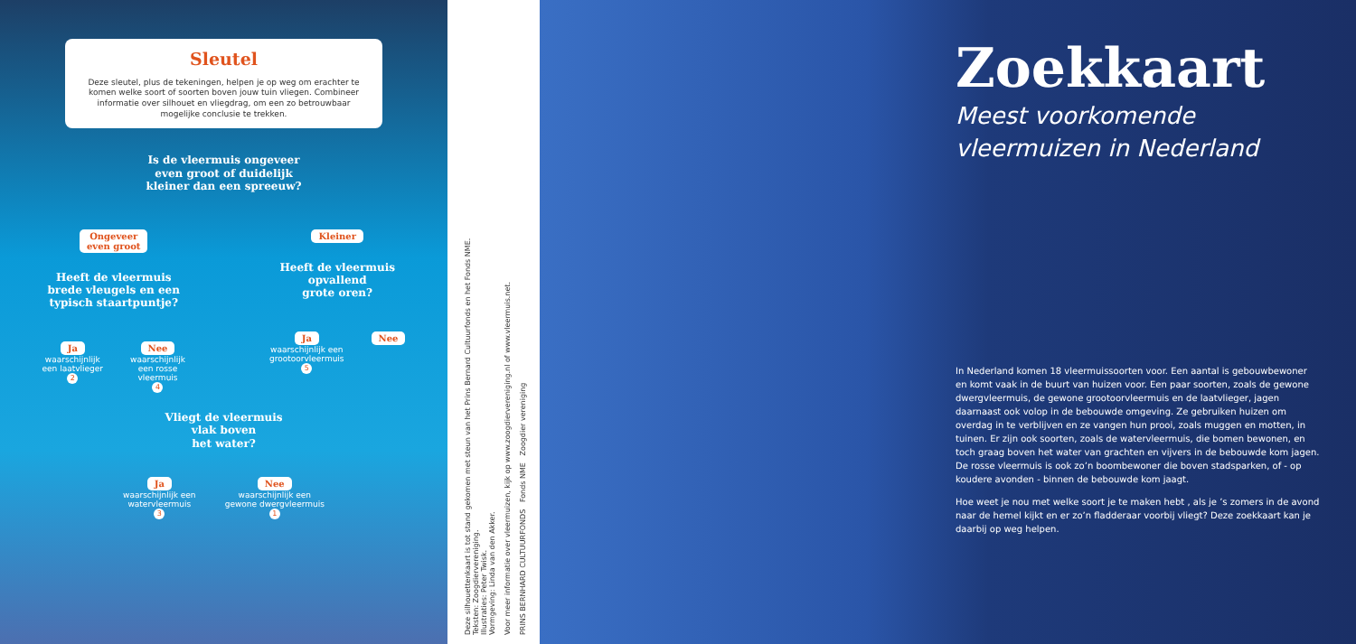Sleutel
Deze sleutel, plus de tekeningen, helpen je op weg om erachter te komen welke soort of soorten boven jouw tuin vliegen. Combineer informatie over silhouet en vliegdrag, om een zo betrouwbaar mogelijke conclusie te trekken.
Is de vleermuis ongeveer
even groot of duidelijk
kleiner dan een spreeuw?
Ongeveer
even groot
Heeft de vleermuis
brede vleugels en een
typisch staartpuntje?
Ja
waarschijnlijk
een laatvlieger
2
Nee
waarschijnlijk
een rosse
vleermuis
4
Kleiner
Heeft de vleermuis
opvallend
grote oren?
Ja
waarschijnlijk een
grootoorvleermuis
5
Nee
Vliegt de vleermuis
vlak boven
het water?
Ja
waarschijnlijk een
watervleermuis
3
Nee
waarschijnlijk een
gewone dwergvleermuis
1
Deze silhouettenkaart is tot stand gekomen met steun van het Prins Bernard Cultuurfonds en het Fonds NME.
Teksten: Zoogdiervereniging.
Illustraties: Peter Twisk.
Vormgeving: Linda van den Akker.
Voor meer informatie over vleermuizen, kijk op www.zoogdiervereniging.nl of www.vleermuis.net.
PRINS BERNHARD CULTUURFONDS Fonds NME Zoogdier vereniging
Zoekkaart
Meest voorkomende
vleermuizen in Nederland
In Nederland komen 18 vleermuissoorten voor. Een aantal is gebouwbewoner en komt vaak in de buurt van huizen voor. Een paar soorten, zoals de gewone dwergvleermuis, de gewone grootoorvleermuis en de laatvlieger, jagen daarnaast ook volop in de bebouwde omgeving. Ze gebruiken huizen om overdag in te verblijven en ze vangen hun prooi, zoals muggen en motten, in tuinen. Er zijn ook soorten, zoals de watervleermuis, die bomen bewonen, en toch graag boven het water van grachten en vijvers in de bebouwde kom jagen. De rosse vleermuis is ook zo’n boombewoner die boven stadsparken, of - op koudere avonden - binnen de bebouwde kom jaagt.
Hoe weet je nou met welke soort je te maken hebt , als je ’s zomers in de avond naar de hemel kijkt en er zo’n fladderaar voorbij vliegt? Deze zoekkaart kan je daarbij op weg helpen.